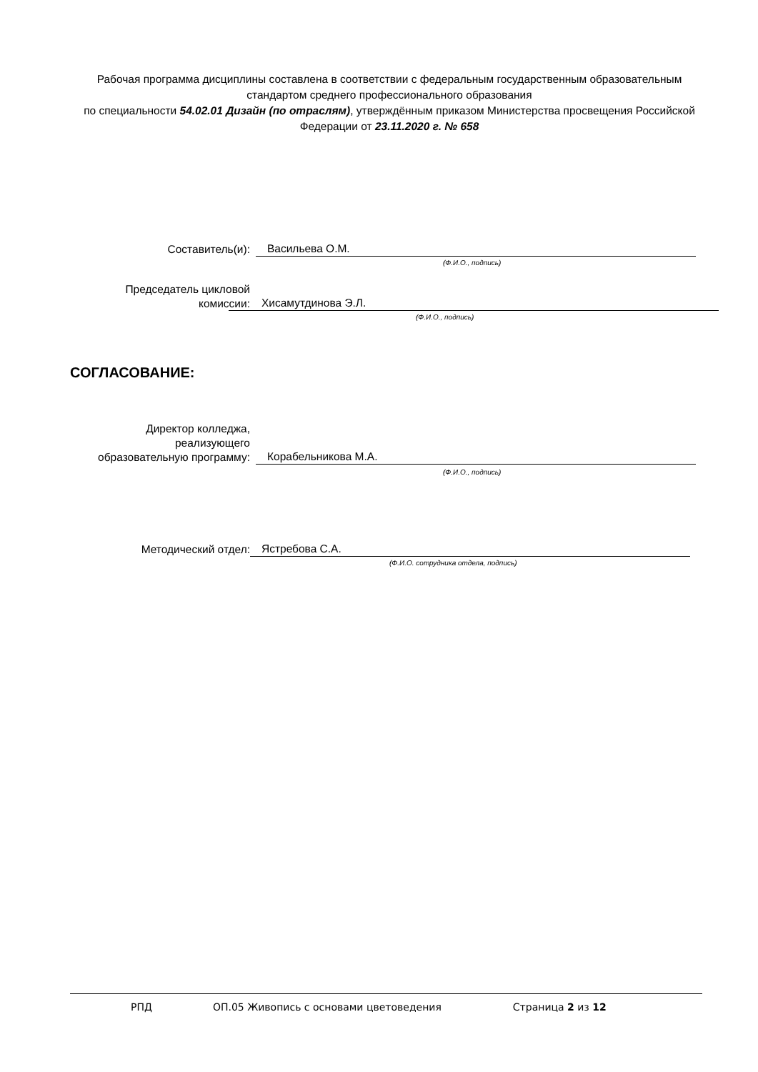Рабочая программа дисциплины составлена в соответствии с федеральным государственным образовательным стандартом среднего профессионального образования
по специальности 54.02.01 Дизайн (по отраслям), утверждённым приказом Министерства просвещения Российской Федерации от 23.11.2020 г. № 658
Составитель(и):
Васильева О.М.
(Ф.И.О., подпись)
Председатель цикловой
комиссии:
Хисамутдинова Э.Л.
(Ф.И.О., подпись)
СОГЛАСОВАНИЕ:
Директор колледжа,
реализующего
образовательную программу:
Корабельникова М.А.
(Ф.И.О., подпись)
Методический отдел:
Ястребова С.А.
(Ф.И.О. сотрудника отдела, подпись)
РПД ОП.05 Живопись с основами цветоведения Страница 2 из 12